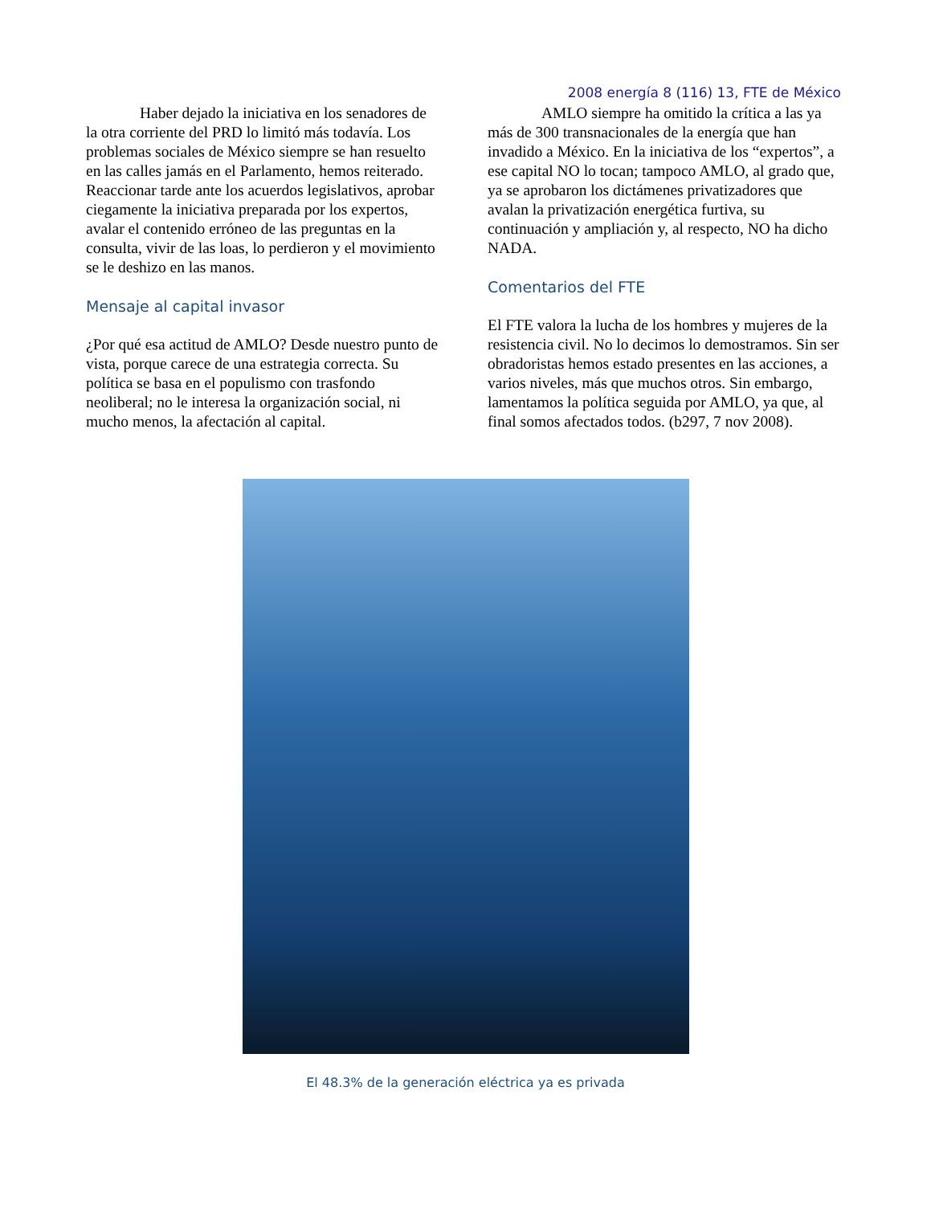2008 energía 8 (116) 13, FTE de México
Haber dejado la iniciativa en los senadores de la otra corriente del PRD lo limitó más todavía. Los problemas sociales de México siempre se han resuelto en las calles jamás en el Parlamento, hemos reiterado. Reaccionar tarde ante los acuerdos legislativos, aprobar ciegamente la iniciativa preparada por los expertos, avalar el contenido erróneo de las preguntas en la consulta, vivir de las loas, lo perdieron y el movimiento se le deshizo en las manos.
Mensaje al capital invasor
¿Por qué esa actitud de AMLO? Desde nuestro punto de vista, porque carece de una estrategia correcta. Su política se basa en el populismo con trasfondo neoliberal; no le interesa la organización social, ni mucho menos, la afectación al capital.
AMLO siempre ha omitido la crítica a las ya más de 300 transnacionales de la energía que han invadido a México. En la iniciativa de los “expertos”, a ese capital NO lo tocan; tampoco AMLO, al grado que, ya se aprobaron los dictámenes privatizadores que avalan la privatización energética furtiva, su continuación y ampliación y, al respecto, NO ha dicho NADA.
Comentarios del FTE
El FTE valora la lucha de los hombres y mujeres de la resistencia civil. No lo decimos lo demostramos. Sin ser obradoristas hemos estado presentes en las acciones, a varios niveles, más que muchos otros. Sin embargo, lamentamos la política seguida por AMLO, ya que, al final somos afectados todos. (b297, 7 nov 2008).
El 48.3% de la generación eléctrica ya es privada